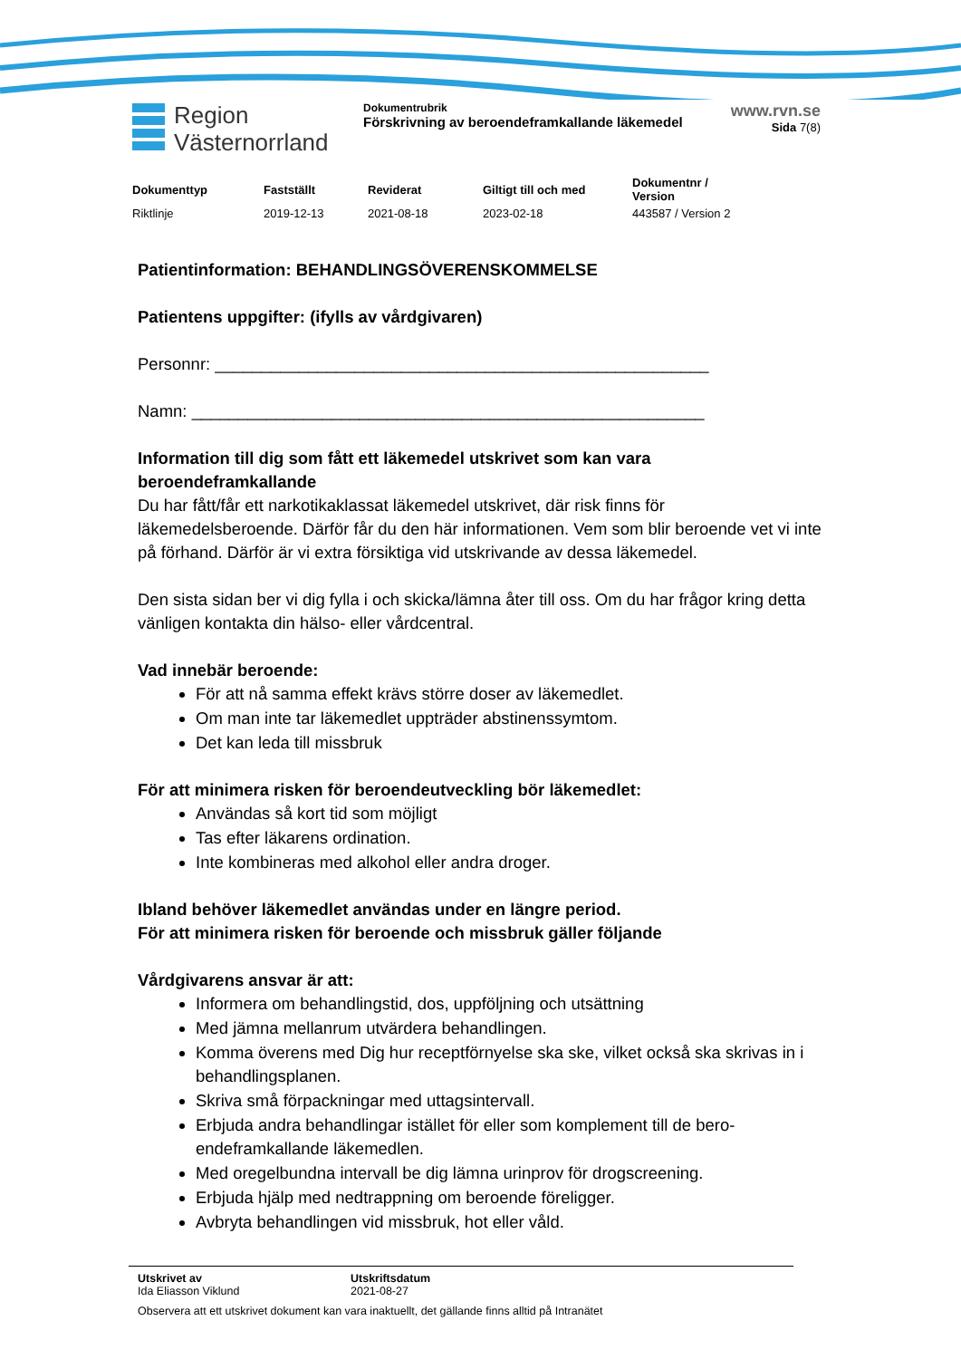Region
Västernorrland
Dokumentrubrik
Förskrivning av beroendeframkallande läkemedel
www.rvn.se
Sida 7(8)
| Dokumenttyp | Fastställt | Reviderat | Giltigt till och med | Dokumentnr / Version |
| --- | --- | --- | --- | --- |
| Riktlinje | 2019-12-13 | 2021-08-18 | 2023-02-18 | 443587 / Version 2 |
Patientinformation: BEHANDLINGSÖVERENSKOMMELSE
Patientens uppgifter: (ifylls av vårdgivaren)
Personnr: _____________________________________________________
Namn: _______________________________________________________
Information till dig som fått ett läkemedel utskrivet som kan vara beroendeframkallande
Du har fått/får ett narkotikaklassat läkemedel utskrivet, där risk finns för läkemedelsberoende. Därför får du den här informationen. Vem som blir beroende vet vi inte på förhand. Därför är vi extra försiktiga vid utskrivande av dessa läkemedel.
Den sista sidan ber vi dig fylla i och skicka/lämna åter till oss. Om du har frågor kring detta vänligen kontakta din hälso- eller vårdcentral.
Vad innebär beroende:
För att nå samma effekt krävs större doser av läkemedlet.
Om man inte tar läkemedlet uppträder abstinenssymtom.
Det kan leda till missbruk
För att minimera risken för beroendeutveckling bör läkemedlet:
Användas så kort tid som möjligt
Tas efter läkarens ordination.
Inte kombineras med alkohol eller andra droger.
Ibland behöver läkemedlet användas under en längre period.
För att minimera risken för beroende och missbruk gäller följande
Vårdgivarens ansvar är att:
Informera om behandlingstid, dos, uppföljning och utsättning
Med jämna mellanrum utvärdera behandlingen.
Komma överens med Dig hur receptförnyelse ska ske, vilket också ska skrivas in i behandlingsplanen.
Skriva små förpackningar med uttagsintervall.
Erbjuda andra behandlingar istället för eller som komplement till de bero-endeframkallande läkemedlen.
Med oregelbundna intervall be dig lämna urinprov för drogscreening.
Erbjuda hjälp med nedtrappning om beroende föreligger.
Avbryta behandlingen vid missbruk, hot eller våld.
| Utskrivet av | Utskriftsdatum |
| Ida Eliasson Viklund | 2021-08-27 |
Observera att ett utskrivet dokument kan vara inaktuellt, det gällande finns alltid på Intranätet